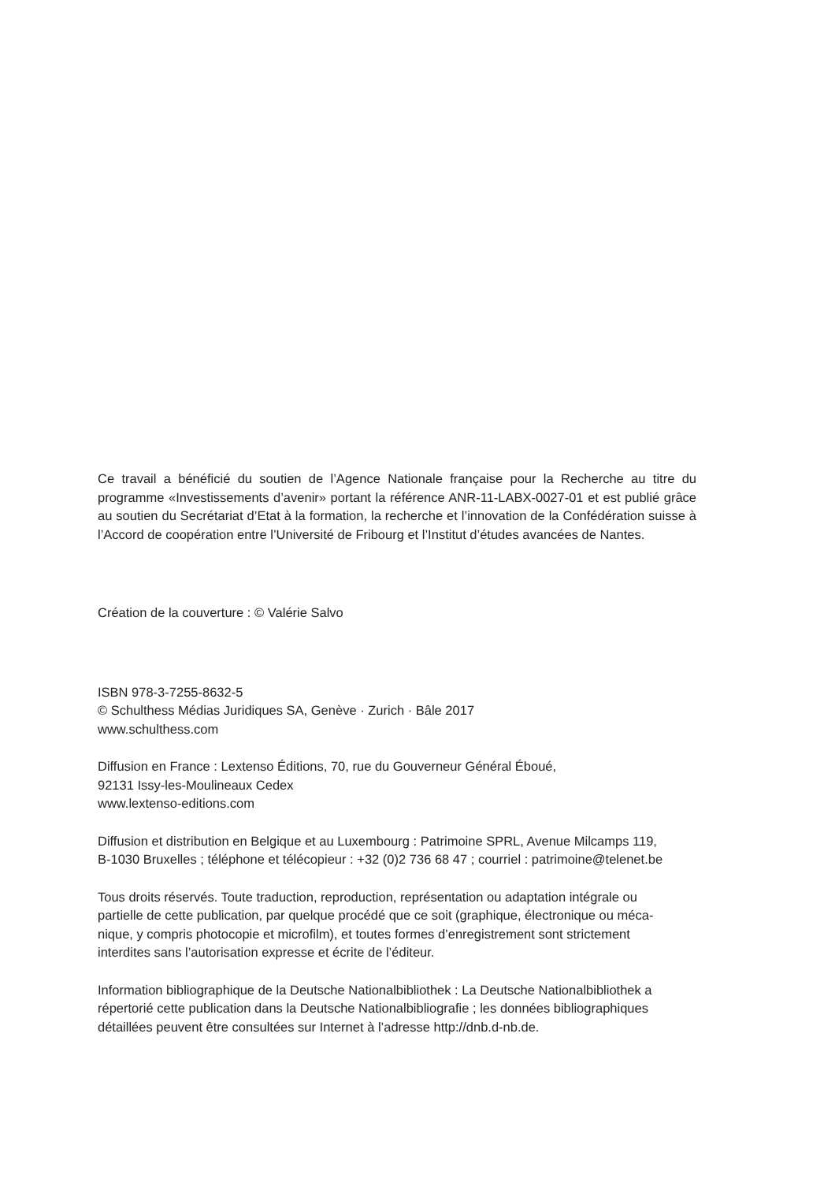Ce travail a bénéficié du soutien de l’Agence Nationale française pour la Recherche au titre du programme «Investissements d’avenir» portant la référence ANR-11-LABX-0027-01 et est publié grâce au soutien du Secrétariat d’Etat à la formation, la recherche et l’innovation de la Confédération suisse à l’Accord de coopération entre l’Université de Fribourg et l’Institut d’études avancées de Nantes.
Création de la couverture : © Valérie Salvo
ISBN 978-3-7255-8632-5
© Schulthess Médias Juridiques SA, Genève · Zurich · Bâle 2017
www.schulthess.com
Diffusion en France : Lextenso Éditions, 70, rue du Gouverneur Général Éboué,
92131 Issy-les-Moulineaux Cedex
www.lextenso-editions.com
Diffusion et distribution en Belgique et au Luxembourg : Patrimoine SPRL, Avenue Milcamps 119,
B-1030 Bruxelles ; téléphone et télécopieur : +32 (0)2 736 68 47 ; courriel : patrimoine@telenet.be
Tous droits réservés. Toute traduction, reproduction, représentation ou adaptation intégrale ou
partielle de cette publication, par quelque procédé que ce soit (graphique, électronique ou méca-
nique, y compris photocopie et microfilm), et toutes formes d’enregistrement sont strictement
interdites sans l’autorisation expresse et écrite de l’éditeur.
Information bibliographique de la Deutsche Nationalbibliothek : La Deutsche Nationalbibliothek a
répertorié cette publication dans la Deutsche Nationalbibliografie ; les données bibliographiques
détaillées peuvent être consultées sur Internet à l’adresse http://dnb.d-nb.de.